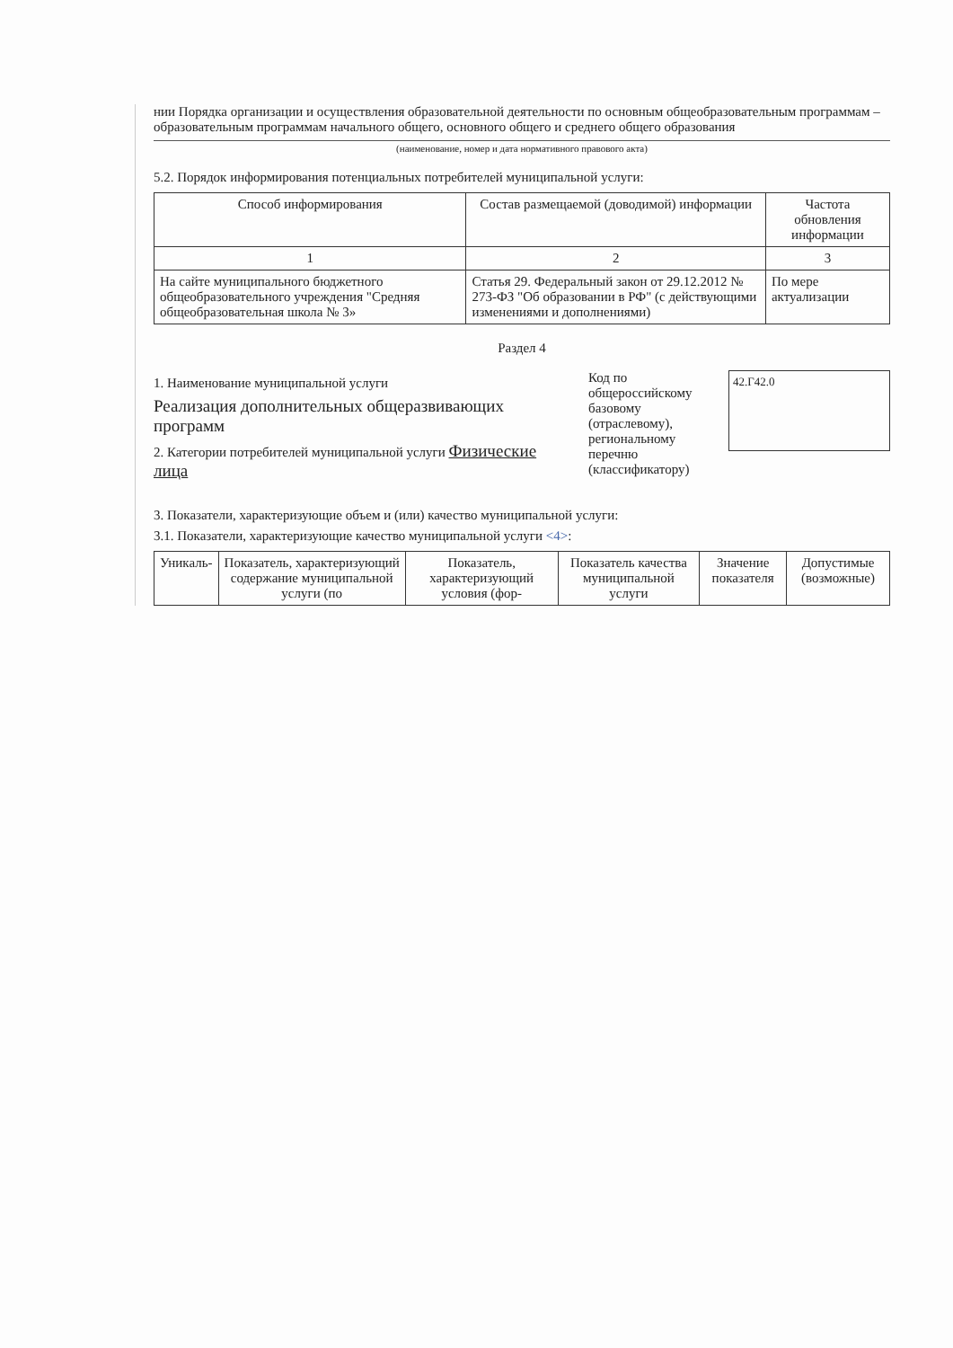нии Порядка организации и осуществления образовательной деятельности по основным общеобразовательным программам – образовательным программам начального общего, основного общего и среднего общего образования
(наименование, номер и дата нормативного правового акта)
5.2. Порядок информирования потенциальных потребителей муниципальной услуги:
| Способ информирования | Состав размещаемой (доводимой) информации | Частота обновления информации |
| --- | --- | --- |
| 1 | 2 | 3 |
| На сайте муниципального бюджетного общеобразовательного учреждения "Средняя общеобразовательная школа № 3» | Статья 29. Федеральный закон от 29.12.2012 № 273-ФЗ "Об образовании в РФ" (с действующими изменениями и дополнениями) | По мере актуализации |
Раздел 4
1. Наименование муниципальной услуги
Реализация дополнительных общеразвивающих программ
2. Категории потребителей муниципальной услуги Физические лица
Код по общероссийскому базовому (отраслевому), региональному перечню (классификатору)
42.Г42.0
3. Показатели, характеризующие объем и (или) качество муниципальной услуги:
3.1. Показатели, характеризующие качество муниципальной услуги <4>:
| Уникаль- | Показатель, характеризующий содержание муниципальной услуги (по | Показатель, характеризующий условия (фор- | Показатель качества муниципальной услуги | Значение показателя | Допустимые (возможные) |
| --- | --- | --- | --- | --- | --- |